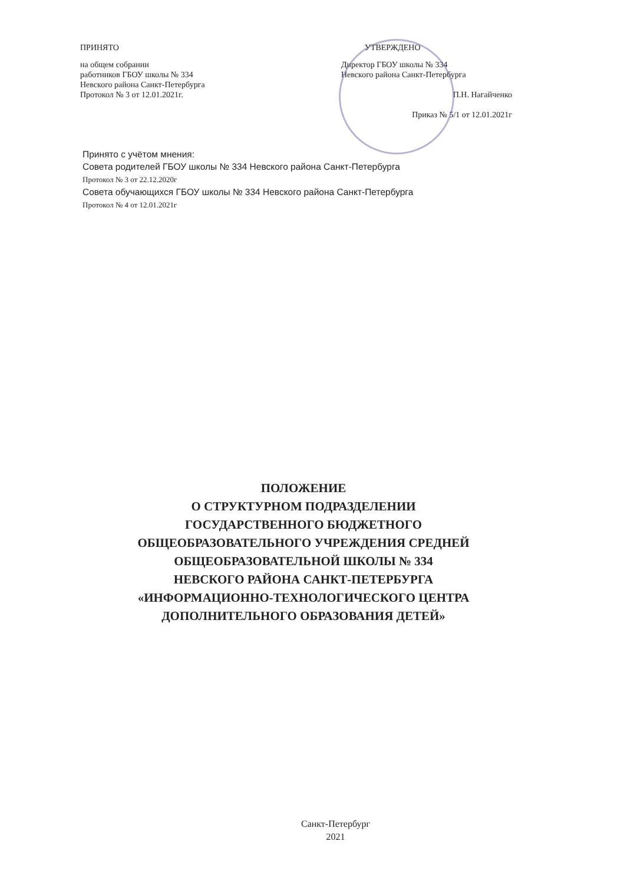ПРИНЯТО
на общем собрании
работников ГБОУ школы № 334
Невского района Санкт-Петербурга
Протокол № 3 от 12.01.2021г.
УТВЕРЖДЕНО
Директор ГБОУ школы № 334
Невского района Санкт-Петербурга
П.Н. Нагайченко
Приказ № 5/1 от 12.01.2021г
Принято с учётом мнения:
Совета родителей ГБОУ школы № 334 Невского района Санкт-Петербурга
Протокол № 3 от 22.12.2020г
Совета обучающихся ГБОУ школы № 334 Невского района Санкт-Петербурга
Протокол № 4 от 12.01.2021г
ПОЛОЖЕНИЕ
О СТРУКТУРНОМ ПОДРАЗДЕЛЕНИИ
ГОСУДАРСТВЕННОГО БЮДЖЕТНОГО
ОБЩЕОБРАЗОВАТЕЛЬНОГО УЧРЕЖДЕНИЯ СРЕДНЕЙ
ОБЩЕОБРАЗОВАТЕЛЬНОЙ ШКОЛЫ № 334
НЕВСКОГО РАЙОНА САНКТ-ПЕТЕРБУРГА
«ИНФОРМАЦИОННО-ТЕХНОЛОГИЧЕСКОГО ЦЕНТРА
ДОПОЛНИТЕЛЬНОГО ОБРАЗОВАНИЯ ДЕТЕЙ»
Санкт-Петербург
2021